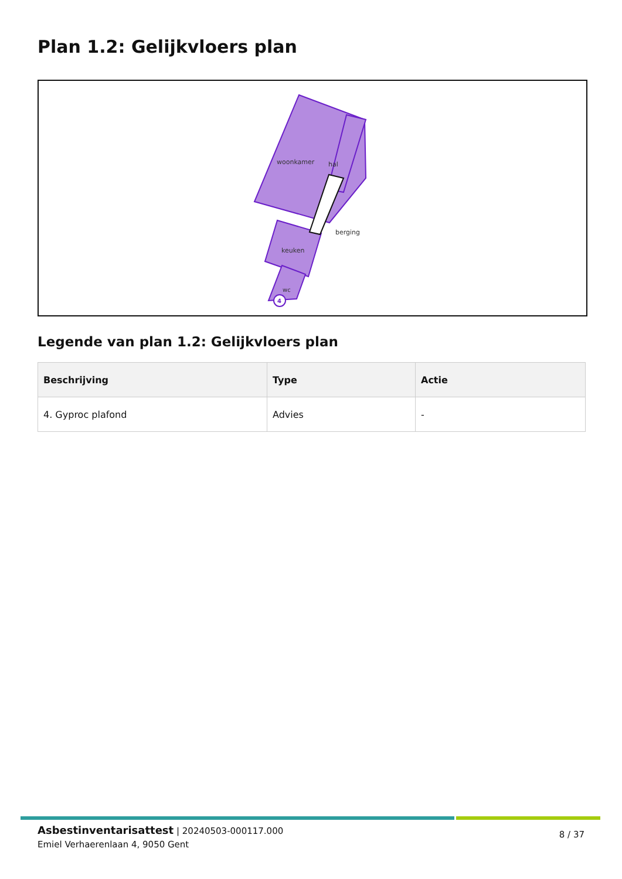Plan 1.2: Gelijkvloers plan
woonkamer
hal
keuken
wc
berging
4
Legende van plan 1.2: Gelijkvloers plan
| Beschrijving | Type | Actie |
| --- | --- | --- |
| 4. Gyproc plafond | Advies | - |
Asbestinventarisattest | 20240503-000117.000
Emiel Verhaerenlaan 4, 9050 Gent
8 / 37